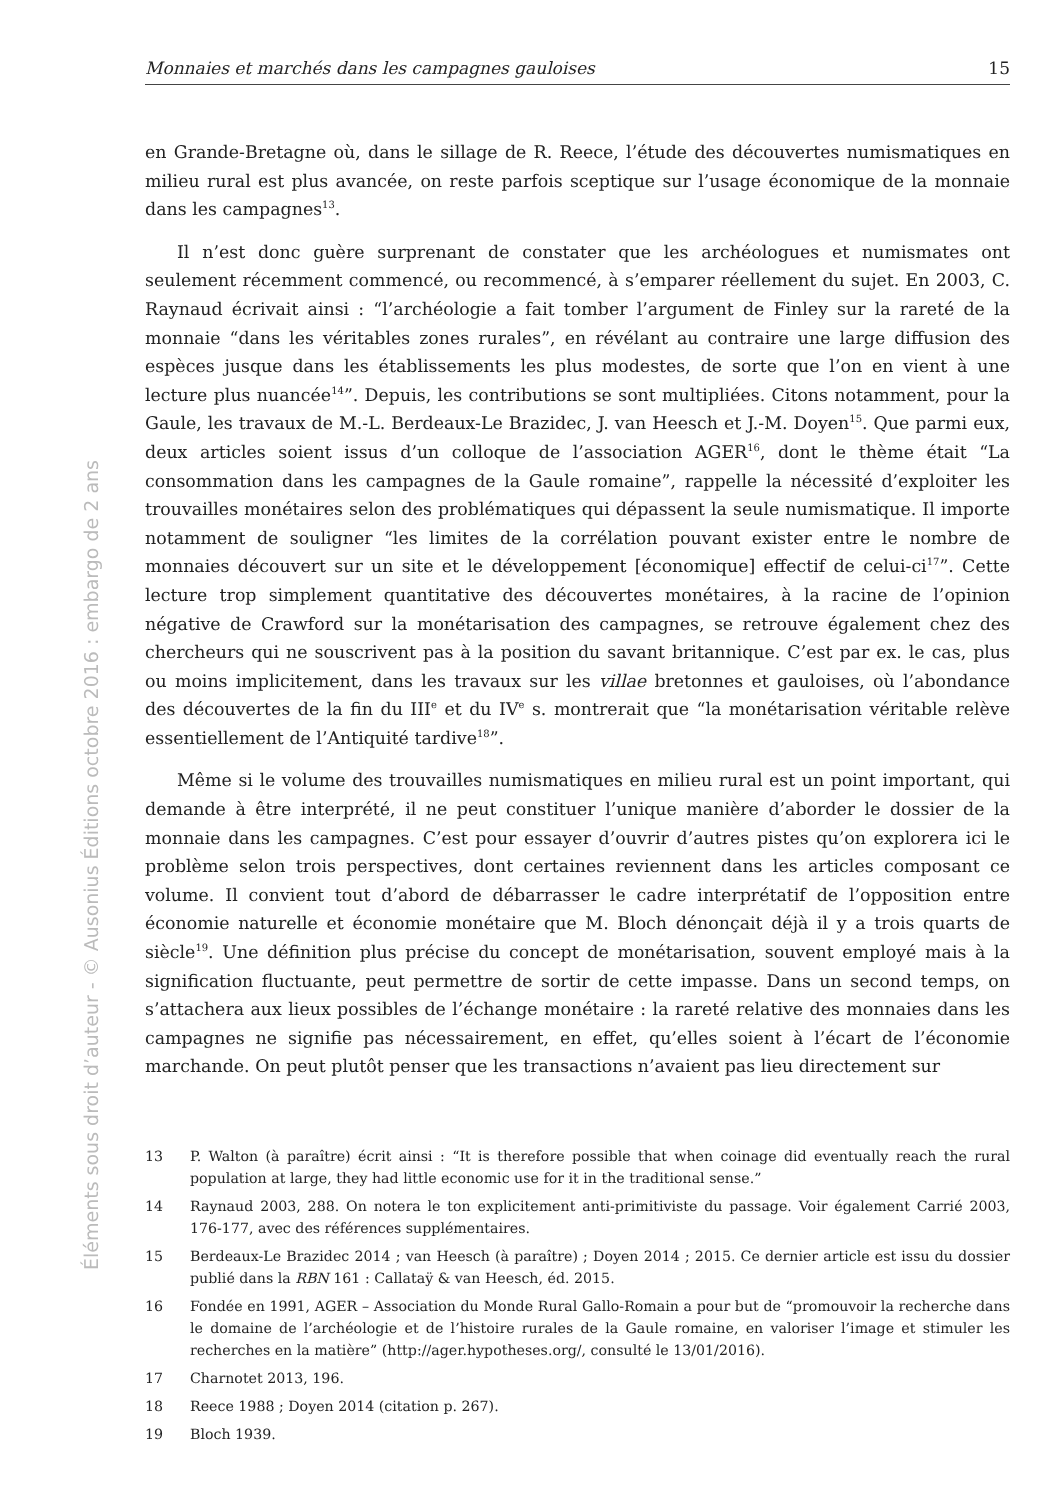Éléments sous droit d’auteur - © Ausonius Éditions octobre 2016 : embargo de 2 ans
Monnaies et marchés dans les campagnes gauloises 15
en Grande-Bretagne où, dans le sillage de R. Reece, l’étude des découvertes numismatiques en milieu rural est plus avancée, on reste parfois sceptique sur l’usage économique de la monnaie dans les campagnes<sup>13</sup>.
Il n’est donc guère surprenant de constater que les archéologues et numismates ont seulement récemment commencé, ou recommencé, à s’emparer réellement du sujet. En 2003, C. Raynaud écrivait ainsi : “l’archéologie a fait tomber l’argument de Finley sur la rareté de la monnaie “dans les véritables zones rurales”, en révélant au contraire une large diffusion des espèces jusque dans les établissements les plus modestes, de sorte que l’on en vient à une lecture plus nuancée<sup>14</sup>”. Depuis, les contributions se sont multipliées. Citons notamment, pour la Gaule, les travaux de M.-L. Berdeaux-Le Brazidec, J. van Heesch et J.-M. Doyen<sup>15</sup>. Que parmi eux, deux articles soient issus d’un colloque de l’association AGER<sup>16</sup>, dont le thème était “La consommation dans les campagnes de la Gaule romaine”, rappelle la nécessité d’exploiter les trouvailles monétaires selon des problématiques qui dépassent la seule numismatique. Il importe notamment de souligner “les limites de la corrélation pouvant exister entre le nombre de monnaies découvert sur un site et le développement [économique] effectif de celui-ci<sup>17</sup>”. Cette lecture trop simplement quantitative des découvertes monétaires, à la racine de l’opinion négative de Crawford sur la monétarisation des campagnes, se retrouve également chez des chercheurs qui ne souscrivent pas à la position du savant britannique. C’est par ex. le cas, plus ou moins implicitement, dans les travaux sur les villae bretonnes et gauloises, où l’abondance des découvertes de la fin du III<sup>e</sup> et du IV<sup>e</sup> s. montrerait que “la monétarisation véritable relève essentiellement de l’Antiquité tardive<sup>18</sup>”.
Même si le volume des trouvailles numismatiques en milieu rural est un point important, qui demande à être interprété, il ne peut constituer l’unique manière d’aborder le dossier de la monnaie dans les campagnes. C’est pour essayer d’ouvrir d’autres pistes qu’on explorera ici le problème selon trois perspectives, dont certaines reviennent dans les articles composant ce volume. Il convient tout d’abord de débarrasser le cadre interprétatif de l’opposition entre économie naturelle et économie monétaire que M. Bloch dénonçait déjà il y a trois quarts de siècle<sup>19</sup>. Une définition plus précise du concept de monétarisation, souvent employé mais à la signification fluctuante, peut permettre de sortir de cette impasse. Dans un second temps, on s’attachera aux lieux possibles de l’échange monétaire : la rareté relative des monnaies dans les campagnes ne signifie pas nécessairement, en effet, qu’elles soient à l’écart de l’économie marchande. On peut plutôt penser que les transactions n’avaient pas lieu directement sur
13 P. Walton (à paraître) écrit ainsi : “It is therefore possible that when coinage did eventually reach the rural population at large, they had little economic use for it in the traditional sense.”
14 Raynaud 2003, 288. On notera le ton explicitement anti-primitiviste du passage. Voir également Carrié 2003, 176-177, avec des références supplémentaires.
15 Berdeaux-Le Brazidec 2014 ; van Heesch (à paraître) ; Doyen 2014 ; 2015. Ce dernier article est issu du dossier publié dans la RBN 161 : Callataÿ & van Heesch, éd. 2015.
16 Fondée en 1991, AGER – Association du Monde Rural Gallo-Romain a pour but de “promouvoir la recherche dans le domaine de l’archéologie et de l’histoire rurales de la Gaule romaine, en valoriser l’image et stimuler les recherches en la matière” (http://ager.hypotheses.org/, consulté le 13/01/2016).
17 Charnotet 2013, 196.
18 Reece 1988 ; Doyen 2014 (citation p. 267).
19 Bloch 1939.